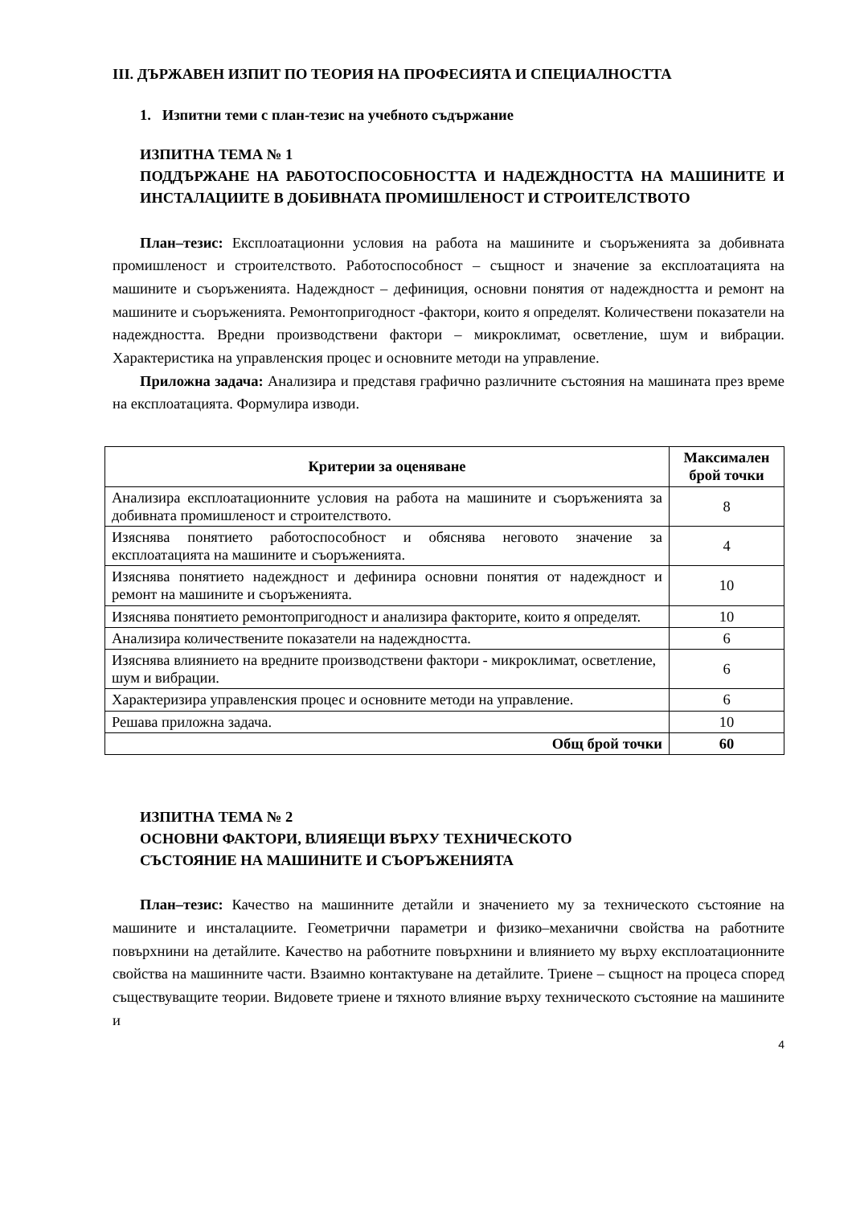III. ДЪРЖАВЕН ИЗПИТ ПО ТЕОРИЯ НА ПРОФЕСИЯТА И СПЕЦИАЛНОСТТА
1. Изпитни теми с план-тезис на учебното съдържание
ИЗПИТНА ТЕМА № 1
ПОДДЪРЖАНЕ НА РАБОТОСПОСОБНОСТТА И НАДЕЖДНОСТТА НА МАШИНИТЕ И ИНСТАЛАЦИИТЕ В ДОБИВНАТА ПРОМИШЛЕНОСТ И СТРОИТЕЛСТВОТО
План–тезис: Експлоатационни условия на работа на машините и съоръженията за добивната промишленост и строителството. Работоспособност – същност и значение за експлоатацията на машините и съоръженията. Надеждност – дефиниция, основни понятия от надеждността и ремонт на машините и съоръженията. Ремонтопригодност -фактори, които я определят. Количествени показатели на надеждността. Вредни производствени фактори – микроклимат, осветление, шум и вибрации. Характеристика на управленския процес и основните методи на управление.
Приложна задача: Анализира и представя графично различните състояния на машината през време на експлоатацията. Формулира изводи.
| Критерии за оценяване | Максимален брой точки |
| --- | --- |
| Анализира експлоатационните условия на работа на машините и съоръженията за добивната промишленост и строителството. | 8 |
| Изяснява понятието работоспособност и обяснява неговото значение за експлоатацията на машините и съоръженията. | 4 |
| Изяснява понятието надеждност и дефинира основни понятия от надеждност и ремонт на машините и съоръженията. | 10 |
| Изяснява понятието ремонтопригодност и анализира факторите, които я определят. | 10 |
| Анализира количествените показатели на надеждността. | 6 |
| Изяснява влиянието на вредните производствени фактори - микроклимат, осветление, шум и вибрации. | 6 |
| Характеризира управленския процес и основните методи на управление. | 6 |
| Решава приложна задача. | 10 |
| Общ брой точки | 60 |
ИЗПИТНА ТЕМА № 2
ОСНОВНИ ФАКТОРИ, ВЛИЯЕЩИ ВЪРХУ ТЕХНИЧЕСКОТО
СЪСТОЯНИЕ НА МАШИНИТЕ И СЪОРЪЖЕНИЯТА
План–тезис: Качество на машинните детайли и значението му за техническото състояние на машините и инсталациите. Геометрични параметри и физико–механични свойства на работните повърхнини на детайлите. Качество на работните повърхнини и влиянието му върху експлоатационните свойства на машинните части. Взаимно контактуване на детайлите. Триене – същност на процеса според съществуващите теории. Видовете триене и тяхното влияние върху техническото състояние на машините и
4